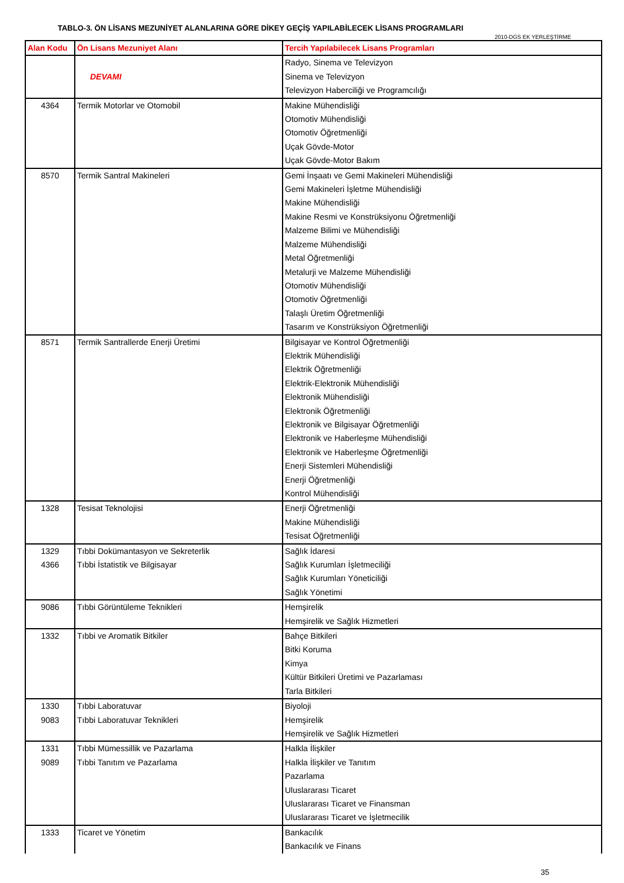TABLO-3. ÖN LİSANS MEZUNİYET ALANLARINA GÖRE DİKEY GEÇİŞ YAPILABİLECEK LİSANS PROGRAMLARI
2010-DGS EK YERLEŞTİRME
| Alan Kodu | Ön Lisans Mezuniyet Alanı | Tercih Yapılabilecek Lisans Programları |
| --- | --- | --- |
| | DEVAMI | Radyo, Sinema ve Televizyon Sinema ve Televizyon Televizyon Haberciliği ve Programcılığı |
| 4364 | Termik Motorlar ve Otomobil | Makine Mühendisliği Otomotiv Mühendisliği Otomotiv Öğretmenliği Uçak Gövde-Motor Uçak Gövde-Motor Bakım |
| 8570 | Termik Santral Makineleri | Gemi İnşaatı ve Gemi Makineleri Mühendisliği Gemi Makineleri İşletme Mühendisliği Makine Mühendisliği Makine Resmi ve Konstrüksiyonu Öğretmenliği Malzeme Bilimi ve Mühendisliği Malzeme Mühendisliği Metal Öğretmenliği Metalurji ve Malzeme Mühendisliği Otomotiv Mühendisliği Otomotiv Öğretmenliği Talaşlı Üretim Öğretmenliği Tasarım ve Konstrüksiyon Öğretmenliği |
| 8571 | Termik Santrallerde Enerji Üretimi | Bilgisayar ve Kontrol Öğretmenliği Elektrik Mühendisliği Elektrik Öğretmenliği Elektrik-Elektronik Mühendisliği Elektronik Mühendisliği Elektronik Öğretmenliği Elektronik ve Bilgisayar Öğretmenliği Elektronik ve Haberleşme Mühendisliği Elektronik ve Haberleşme Öğretmenliği Enerji Sistemleri Mühendisliği Enerji Öğretmenliği Kontrol Mühendisliği |
| 1328 | Tesisat Teknolojisi | Enerji Öğretmenliği Makine Mühendisliği Tesisat Öğretmenliği |
| 1329 4366 | Tıbbi Dokümantasyon ve Sekreterlik Tıbbi İstatistik ve Bilgisayar | Sağlık İdaresi Sağlık Kurumları İşletmeciliği Sağlık Kurumları Yöneticiliği Sağlık Yönetimi |
| 9086 | Tıbbi Görüntüleme Teknikleri | Hemşirelik Hemşirelik ve Sağlık Hizmetleri |
| 1332 | Tıbbi ve Aromatik Bitkiler | Bahçe Bitkileri Bitki Koruma Kimya Kültür Bitkileri Üretimi ve Pazarlaması Tarla Bitkileri |
| 1330 9083 | Tıbbi Laboratuvar Tıbbi Laboratuvar Teknikleri | Biyoloji Hemşirelik Hemşirelik ve Sağlık Hizmetleri |
| 1331 9089 | Tıbbi Mümessillik ve Pazarlama Tıbbi Tanıtım ve Pazarlama | Halkla İlişkiler Halkla İlişkiler ve Tanıtım Pazarlama Uluslararası Ticaret Uluslararası Ticaret ve Finansman Uluslararası Ticaret ve İşletmecilik |
| 1333 | Ticaret ve Yönetim | Bankacılık Bankacılık ve Finans |
35